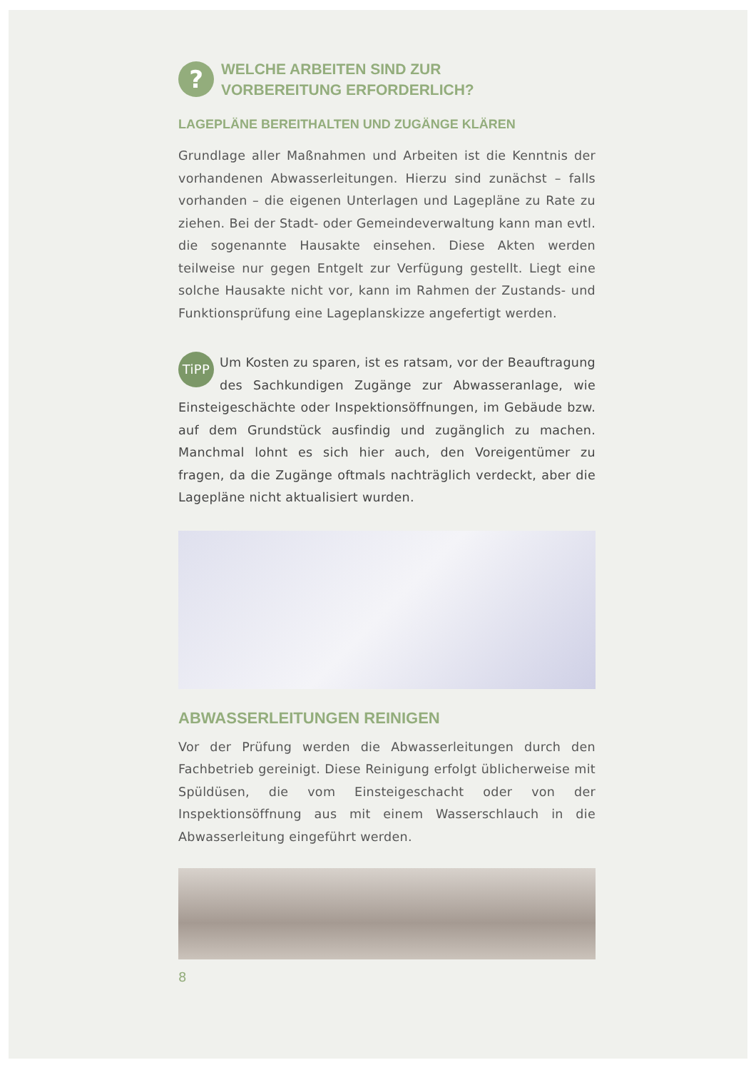?
WELCHE ARBEITEN SIND ZUR
VORBEREITUNG ERFORDERLICH?
LAGEPLÄNE BEREITHALTEN UND ZUGÄNGE KLÄREN
Grundlage aller Maßnahmen und Arbeiten ist die Kenntnis der vorhandenen Abwasserleitungen. Hierzu sind zunächst – falls vorhanden – die eigenen Unterlagen und Lagepläne zu Rate zu ziehen. Bei der Stadt- oder Gemeindeverwaltung kann man evtl. die sogenannte Hausakte einsehen. Diese Akten werden teilweise nur gegen Entgelt zur Verfügung gestellt. Liegt eine solche Hausakte nicht vor, kann im Rahmen der Zustands- und Funktionsprüfung eine Lageplanskizze angefertigt werden.
TiPP
Um Kosten zu sparen, ist es ratsam, vor der Beauftragung des Sachkundigen Zugänge zur Abwasseranlage, wie Einsteigeschächte oder Inspektionsöffnungen, im Gebäude bzw. auf dem Grundstück ausfindig und zugänglich zu machen. Manchmal lohnt es sich hier auch, den Voreigentümer zu fragen, da die Zugänge oftmals nachträglich verdeckt, aber die Lagepläne nicht aktualisiert wurden.
ABWASSERLEITUNGEN REINIGEN
Vor der Prüfung werden die Abwasserleitungen durch den Fachbetrieb gereinigt. Diese Reinigung erfolgt üblicherweise mit Spüldüsen, die vom Einsteigeschacht oder von der Inspektionsöffnung aus mit einem Wasserschlauch in die Abwasserleitung eingeführt werden.
8